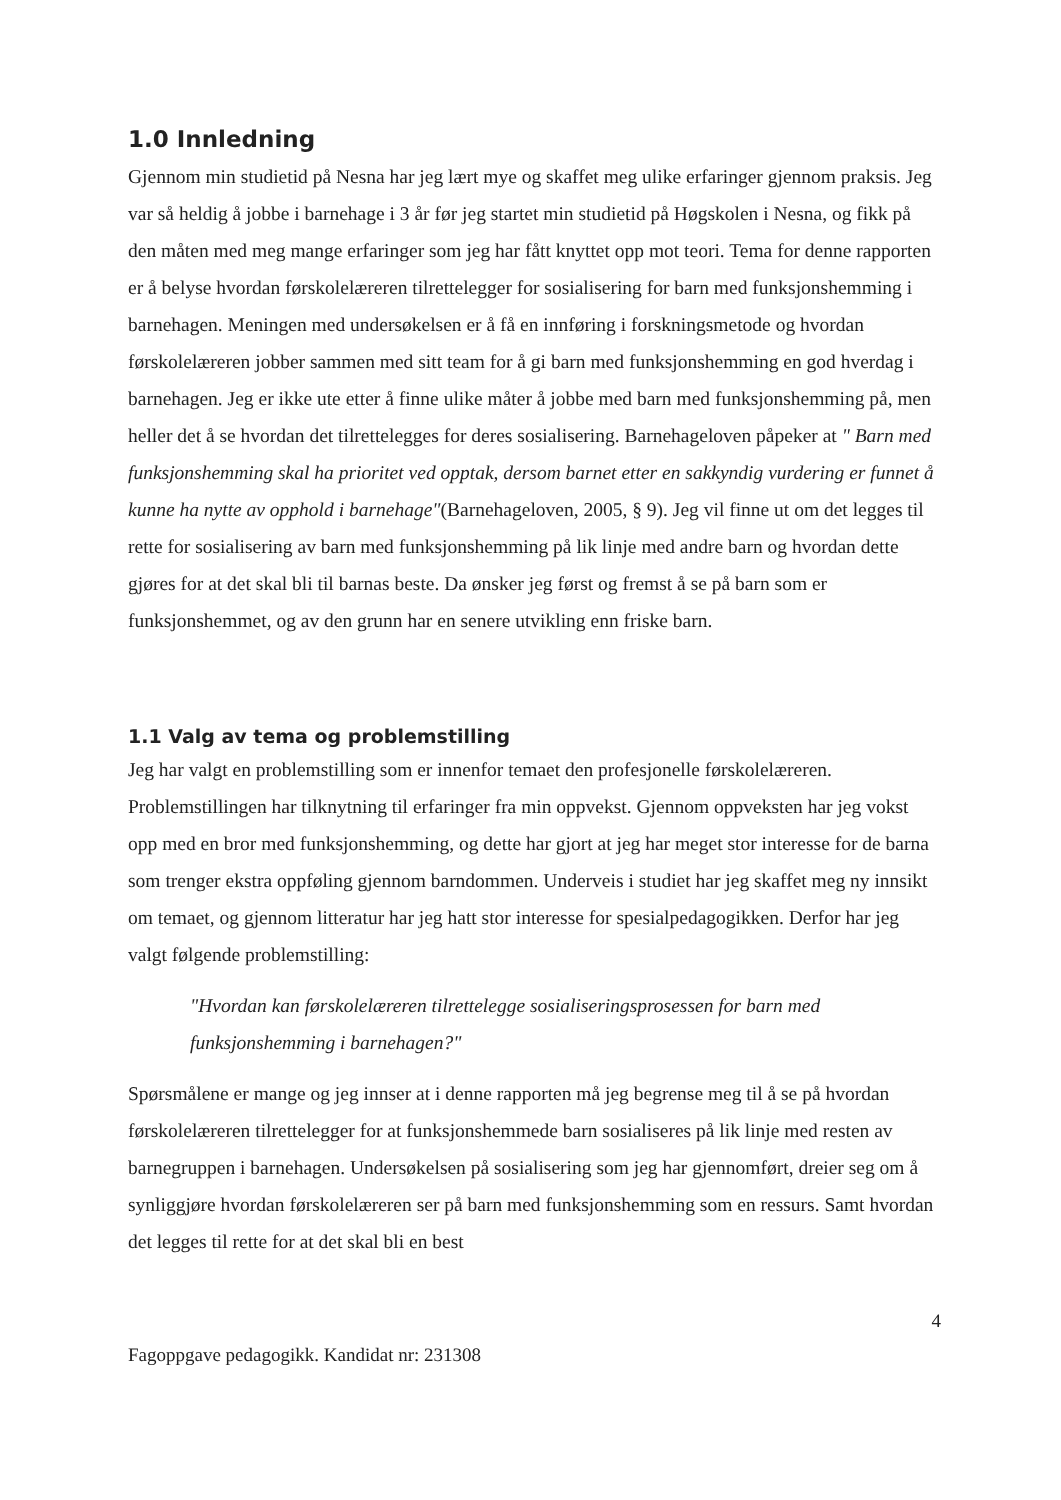1.0 Innledning
Gjennom min studietid på Nesna har jeg lært mye og skaffet meg ulike erfaringer gjennom praksis. Jeg var så heldig å jobbe i barnehage i 3 år før jeg startet min studietid på Høgskolen i Nesna, og fikk på den måten med meg mange erfaringer som jeg har fått knyttet opp mot teori. Tema for denne rapporten er å belyse hvordan førskolelæreren tilrettelegger for sosialisering for barn med funksjonshemming i barnehagen. Meningen med undersøkelsen er å få en innføring i forskningsmetode og hvordan førskolelæreren jobber sammen med sitt team for å gi barn med funksjonshemming en god hverdag i barnehagen. Jeg er ikke ute etter å finne ulike måter å jobbe med barn med funksjonshemming på, men heller det å se hvordan det tilrettelegges for deres sosialisering. Barnehageloven påpeker at " Barn med funksjonshemming skal ha prioritet ved opptak, dersom barnet etter en sakkyndig vurdering er funnet å kunne ha nytte av opphold i barnehage"(Barnehageloven, 2005, § 9). Jeg vil finne ut om det legges til rette for sosialisering av barn med funksjonshemming på lik linje med andre barn og hvordan dette gjøres for at det skal bli til barnas beste. Da ønsker jeg først og fremst å se på barn som er funksjonshemmet, og av den grunn har en senere utvikling enn friske barn.
1.1 Valg av tema og problemstilling
Jeg har valgt en problemstilling som er innenfor temaet den profesjonelle førskolelæreren. Problemstillingen har tilknytning til erfaringer fra min oppvekst. Gjennom oppveksten har jeg vokst opp med en bror med funksjonshemming, og dette har gjort at jeg har meget stor interesse for de barna som trenger ekstra oppføling gjennom barndommen. Underveis i studiet har jeg skaffet meg ny innsikt om temaet, og gjennom litteratur har jeg hatt stor interesse for spesialpedagogikken. Derfor har jeg valgt følgende problemstilling:
"Hvordan kan førskolelæreren tilrettelegge sosialiseringsprosessen for barn med funksjonshemming i barnehagen?"
Spørsmålene er mange og jeg innser at i denne rapporten må jeg begrense meg til å se på hvordan førskolelæreren tilrettelegger for at funksjonshemmede barn sosialiseres på lik linje med resten av barnegruppen i barnehagen. Undersøkelsen på sosialisering som jeg har gjennomført, dreier seg om å synliggjøre hvordan førskolelæreren ser på barn med funksjonshemming som en ressurs. Samt hvordan det legges til rette for at det skal bli en best
4
Fagoppgave pedagogikk. Kandidat nr: 231308